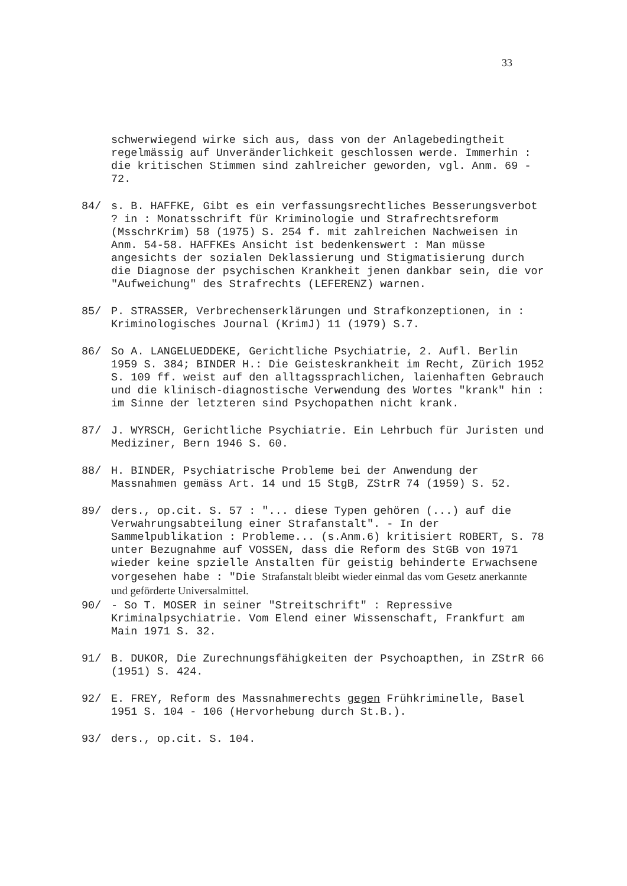33
schwerwiegend wirke sich aus, dass von der Anlagebedingtheit regelmässig auf Unveränderlichkeit geschlossen werde. Immerhin : die kritischen Stimmen sind zahlreicher geworden, vgl. Anm. 69 - 72.
84/ s. B. HAFFKE, Gibt es ein verfassungsrechtliches Besserungsverbot ? in : Monatsschrift für Kriminologie und Strafrechtsreform (MsschrKrim) 58 (1975) S. 254 f. mit zahlreichen Nachweisen in Anm. 54-58. HAFFKEs Ansicht ist bedenkenswert : Man müsse angesichts der sozialen Deklassierung und Stigmatisierung durch die Diagnose der psychischen Krankheit jenen dankbar sein, die vor "Aufweichung" des Strafrechts (LEFERENZ) warnen.
85/ P. STRASSER, Verbrechenserklärungen und Strafkonzeptionen, in : Kriminologisches Journal (KrimJ) 11 (1979) S.7.
86/ So A. LANGELUEDDEKE, Gerichtliche Psychiatrie, 2. Aufl. Berlin 1959 S. 384; BINDER H.: Die Geisteskrankheit im Recht, Zürich 1952 S. 109 ff. weist auf den alltagssprachlichen, laienhaften Gebrauch und die klinisch-diagnostische Verwendung des Wortes "krank" hin : im Sinne der letzteren sind Psychopathen nicht krank.
87/ J. WYRSCH, Gerichtliche Psychiatrie. Ein Lehrbuch für Juristen und Mediziner, Bern 1946 S. 60.
88/ H. BINDER, Psychiatrische Probleme bei der Anwendung der Massnahmen gemäss Art. 14 und 15 StgB, ZStrR 74 (1959) S. 52.
89/ ders., op.cit. S. 57 : "... diese Typen gehören (...) auf die Verwahrungsabteilung einer Strafanstalt". - In der Sammelpublikation : Probleme... (s.Anm.6) kritisiert ROBERT, S. 78 unter Bezugnahme auf VOSSEN, dass die Reform des StGB von 1971 wieder keine spzielle Anstalten für geistig behinderte Erwachsene vorgesehen habe : "Die Strafanstalt bleibt wieder einmal das vom Gesetz anerkannte und geförderte Universalmittel.
90/ - So T. MOSER in seiner "Streitschrift" : Repressive Kriminalpsychiatrie. Vom Elend einer Wissenschaft, Frankfurt am Main 1971 S. 32.
91/ B. DUKOR, Die Zurechnungsfähigkeiten der Psychoapthen, in ZStrR 66 (1951) S. 424.
92/ E. FREY, Reform des Massnahmerechts gegen Frühkriminelle, Basel 1951 S. 104 - 106 (Hervorhebung durch St.B.).
93/ ders., op.cit. S. 104.